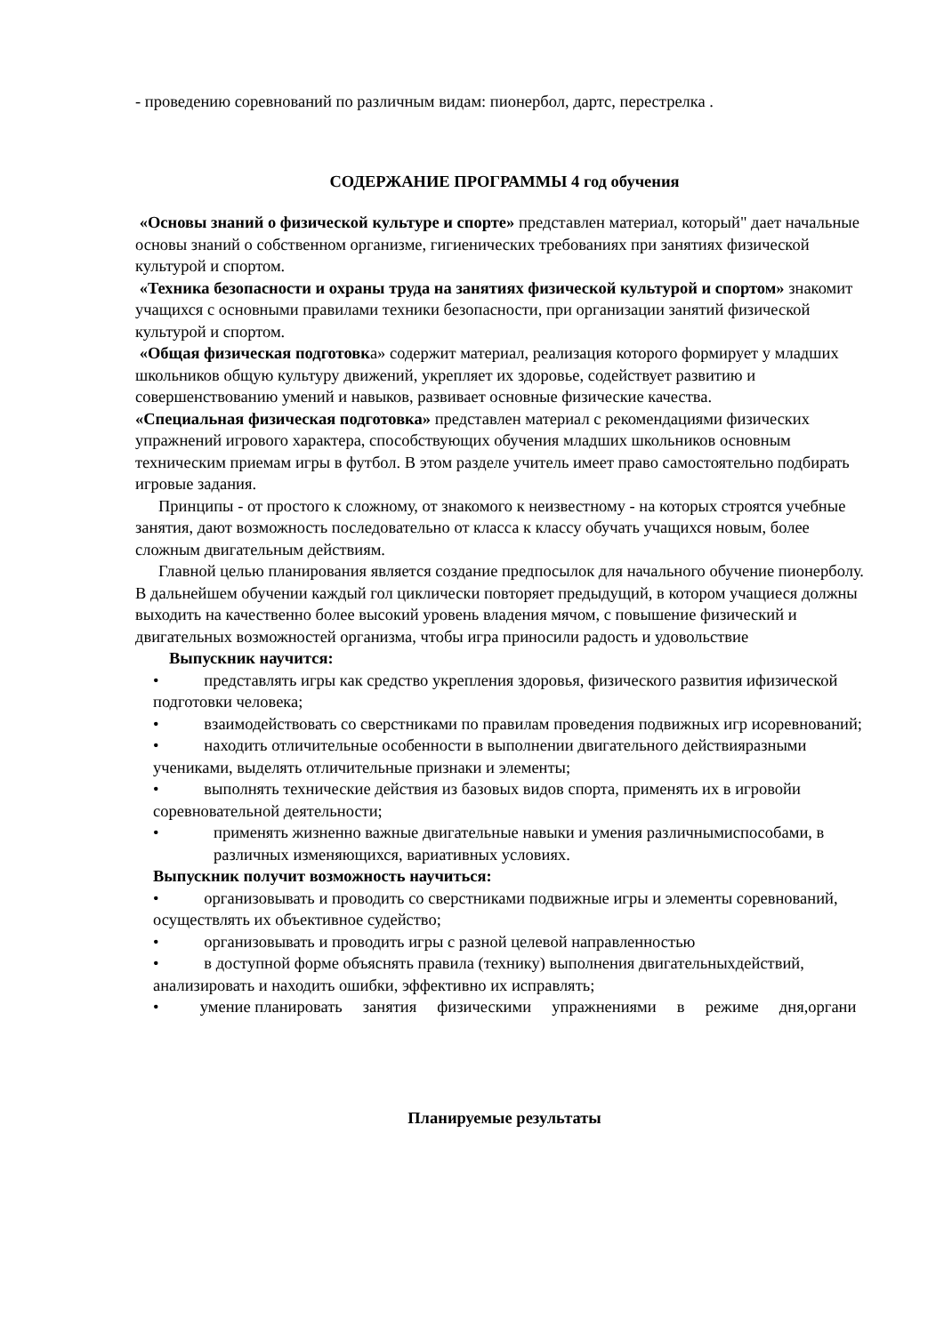- проведению соревнований по различным видам: пионербол, дартс, перестрелка .
СОДЕРЖАНИЕ ПРОГРАММЫ 4 год обучения
«Основы знаний о физической культуре и спорте» представлен материал, который" дает начальные основы знаний о собственном организме, гигиенических требованиях при занятиях физической культурой и спортом.
«Техника безопасности и охраны труда на занятиях физической культурой и спортом» знакомит учащихся с основными правилами техники безопасности, при организации занятий физической культурой и спортом.
«Общая физическая подготовка» содержит материал, реализация которого формирует у младших школьников общую культуру движений, укрепляет их здоровье, содействует развитию и совершенствованию умений и навыков, развивает основные физические качества.
«Специальная физическая подготовка» представлен материал с рекомендациями физических упражнений игрового характера, способствующих обучения младших школьников основным техническим приемам игры в футбол. В этом разделе учитель имеет право самостоятельно подбирать игровые задания.
Принципы - от простого к сложному, от знакомого к неизвестному - на которых строятся учебные занятия, дают возможность последовательно от класса к классу обучать учащихся новым, более сложным двигательным действиям.
Главной целью планирования является создание предпосылок для начального обучение пионерболу. В дальнейшем обучении каждый гол циклически повторяет предыдущий, в котором учащиеся должны выходить на качественно более высокий уровень владения мячом, с повышение физический и двигательных возможностей организма, чтобы игра приносили радость и удовольствие
Выпускник научится:
• представлять игры как средство укрепления здоровья, физического развития ифизической подготовки человека;
• взаимодействовать со сверстниками по правилам проведения подвижных игр исоревнований;
• находить отличительные особенности в выполнении двигательного действияразными учениками, выделять отличительные признаки и элементы;
• выполнять технические действия из базовых видов спорта, применять их в игровойи соревновательной деятельности;
• применять жизненно важные двигательные навыки и умения различнымиспособами, в различных изменяющихся, вариативных условиях.
Выпускник получит возможность научиться:
• организовывать и проводить со сверстниками подвижные игры и элементы соревнований, осуществлять их объективное судейство;
• организовывать и проводить игры с разной целевой направленностью
• в доступной форме объяснять правила (технику) выполнения двигательныхдействий, анализировать и находить ошибки, эффективно их исправлять;
• умение планировать занятия физическими упражнениями в режиме дня,органи
Планируемые результаты